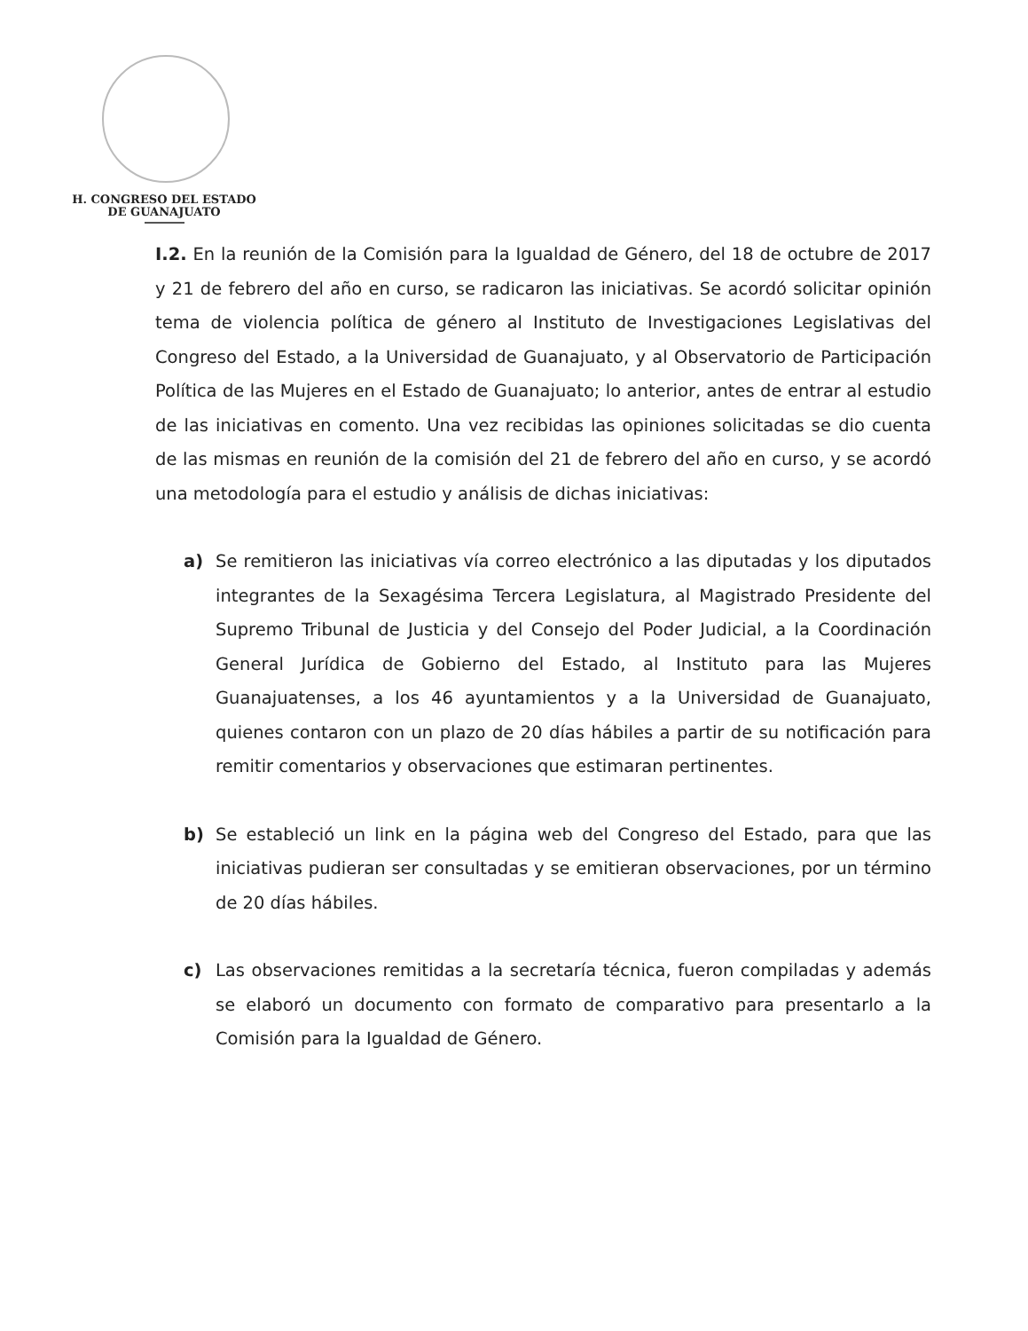H. CONGRESO DEL ESTADO
DE GUANAJUATO
I.2. En la reunión de la Comisión para la Igualdad de Género, del 18 de octubre de 2017 y 21 de febrero del año en curso, se radicaron las iniciativas. Se acordó solicitar opinión tema de violencia política de género al Instituto de Investigaciones Legislativas del Congreso del Estado, a la Universidad de Guanajuato, y al Observatorio de Participación Política de las Mujeres en el Estado de Guanajuato; lo anterior, antes de entrar al estudio de las iniciativas en comento. Una vez recibidas las opiniones solicitadas se dio cuenta de las mismas en reunión de la comisión del 21 de febrero del año en curso, y se acordó una metodología para el estudio y análisis de dichas iniciativas:
a) Se remitieron las iniciativas vía correo electrónico a las diputadas y los diputados integrantes de la Sexagésima Tercera Legislatura, al Magistrado Presidente del Supremo Tribunal de Justicia y del Consejo del Poder Judicial, a la Coordinación General Jurídica de Gobierno del Estado, al Instituto para las Mujeres Guanajuatenses, a los 46 ayuntamientos y a la Universidad de Guanajuato, quienes contaron con un plazo de 20 días hábiles a partir de su notificación para remitir comentarios y observaciones que estimaran pertinentes.
b) Se estableció un link en la página web del Congreso del Estado, para que las iniciativas pudieran ser consultadas y se emitieran observaciones, por un término de 20 días hábiles.
c) Las observaciones remitidas a la secretaría técnica, fueron compiladas y además se elaboró un documento con formato de comparativo para presentarlo a la Comisión para la Igualdad de Género.